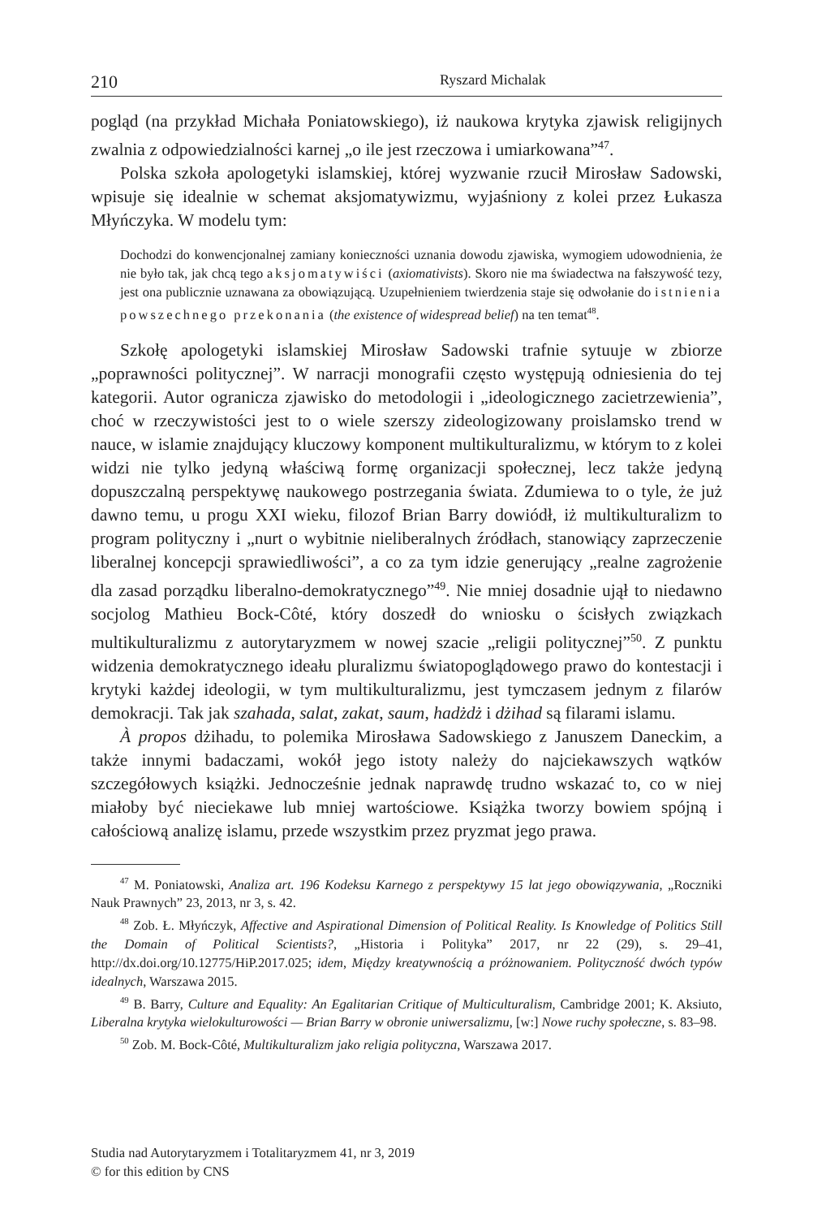210 Ryszard Michalak
pogląd (na przykład Michała Poniatowskiego), iż naukowa krytyka zjawisk religijnych zwalnia z odpowiedzialności karnej „o ile jest rzeczowa i umiarkowana”<sup>47</sup>.
Polska szkoła apologetyki islamskiej, której wyzwanie rzucił Mirosław Sadowski, wpisuje się idealnie w schemat aksjomatywizmu, wyjaśniony z kolei przez Łukasza Młyńczyka. W modelu tym:
Dochodzi do konwencjonalnej zamiany konieczności uznania dowodu zjawiska, wymogiem udowodnienia, że nie było tak, jak chcą tego aksjomatywiści (axiomativists). Skoro nie ma świadectwa na fałszywość tezy, jest ona publicznie uznawana za obowiązującą. Uzupełnieniem twierdzenia staje się odwołanie do istnienia powszechnego przekonania (the existence of widespread belief) na ten temat<sup>48</sup>.
Szkołę apologetyki islamskiej Mirosław Sadowski trafnie sytuuje w zbiorze „poprawności politycznej”. W narracji monografii często występują odniesienia do tej kategorii. Autor ogranicza zjawisko do metodologii i „ideologicznego zacietrzewienia”, choć w rzeczywistości jest to o wiele szerszy zideologizowany proislamsko trend w nauce, w islamie znajdujący kluczowy komponent multikulturalizmu, w którym to z kolei widzi nie tylko jedyną właściwą formę organizacji społecznej, lecz także jedyną dopuszczalną perspektywę naukowego postrzegania świata. Zdumiewa to o tyle, że już dawno temu, u progu XXI wieku, filozof Brian Barry dowiódł, iż multikulturalizm to program polityczny i „nurt o wybitnie nieliberalnych źródłach, stanowiący zaprzeczenie liberalnej koncepcji sprawiedliwości”, a co za tym idzie generujący „realne zagrożenie dla zasad porządku liberalno-demokratycznego”<sup>49</sup>. Nie mniej dosadnie ujął to niedawno socjolog Mathieu Bock-Côté, który doszedł do wniosku o ścisłych związkach multikulturalizmu z autorytaryzmem w nowej szacie „religii politycznej”<sup>50</sup>. Z punktu widzenia demokratycznego ideału pluralizmu światopoglądowego prawo do kontestacji i krytyki każdej ideologii, w tym multikulturalizmu, jest tymczasem jednym z filarów demokracji. Tak jak szahada, salat, zakat, saum, hadżdż i dżihad są filarami islamu.
À propos dżihadu, to polemika Mirosława Sadowskiego z Januszem Daneckim, a także innymi badaczami, wokół jego istoty należy do najciekawszych wątków szczegółowych książki. Jednocześnie jednak naprawdę trudno wskazać to, co w niej miałoby być nieciekawe lub mniej wartościowe. Książka tworzy bowiem spójną i całościową analizę islamu, przede wszystkim przez pryzmat jego prawa.
<sup>47</sup> M. Poniatowski, Analiza art. 196 Kodeksu Karnego z perspektywy 15 lat jego obowiązywania, „Roczniki Nauk Prawnych” 23, 2013, nr 3, s. 42.
<sup>48</sup> Zob. Ł. Młyńczyk, Affective and Aspirational Dimension of Political Reality. Is Knowledge of Politics Still the Domain of Political Scientists?, „Historia i Polityka” 2017, nr 22 (29), s. 29–41, http://dx.doi.org/10.12775/HiP.2017.025; idem, Między kreatywnością a próżnowaniem. Polityczność dwóch typów idealnych, Warszawa 2015.
<sup>49</sup> B. Barry, Culture and Equality: An Egalitarian Critique of Multiculturalism, Cambridge 2001; K. Aksiuto, Liberalna krytyka wielokulturowości — Brian Barry w obronie uniwersalizmu, [w:] Nowe ruchy społeczne, s. 83–98.
<sup>50</sup> Zob. M. Bock-Côté, Multikulturalizm jako religia polityczna, Warszawa 2017.
Studia nad Autorytaryzmem i Totalitaryzmem 41, nr 3, 2019
© for this edition by CNS